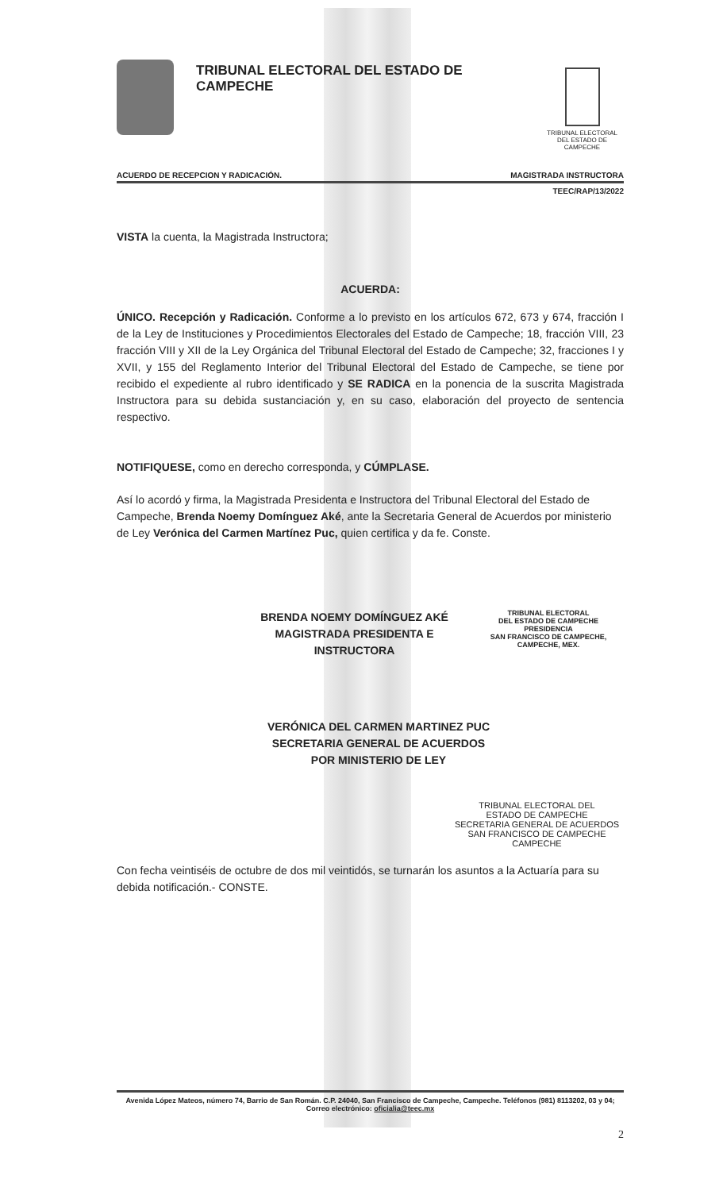TRIBUNAL ELECTORAL DEL ESTADO DE CAMPECHE
TRIBUNAL ELECTORAL
DEL ESTADO DE CAMPECHE
ACUERDO DE RECEPCION Y RADICACIÓN. MAGISTRADA INSTRUCTORA
TEEC/RAP/13/2022
VISTA la cuenta, la Magistrada Instructora;
ACUERDA:
ÚNICO. Recepción y Radicación. Conforme a lo previsto en los artículos 672, 673 y 674, fracción I de la Ley de Instituciones y Procedimientos Electorales del Estado de Campeche; 18, fracción VIII, 23 fracción VIII y XII de la Ley Orgánica del Tribunal Electoral del Estado de Campeche; 32, fracciones I y XVII, y 155 del Reglamento Interior del Tribunal Electoral del Estado de Campeche, se tiene por recibido el expediente al rubro identificado y SE RADICA en la ponencia de la suscrita Magistrada Instructora para su debida sustanciación y, en su caso, elaboración del proyecto de sentencia respectivo.
NOTIFIQUESE, como en derecho corresponda, y CÚMPLASE.
Así lo acordó y firma, la Magistrada Presidenta e Instructora del Tribunal Electoral del Estado de Campeche, Brenda Noemy Domínguez Aké, ante la Secretaria General de Acuerdos por ministerio de Ley Verónica del Carmen Martínez Puc, quien certifica y da fe. Conste.
BRENDA NOEMY DOMÍNGUEZ AKÉ
MAGISTRADA PRESIDENTA E INSTRUCTORA
TRIBUNAL ELECTORAL
DEL ESTADO DE CAMPECHE
PRESIDENCIA
SAN FRANCISCO DE CAMPECHE,
CAMPECHE, MEX.
VERÓNICA DEL CARMEN MARTINEZ PUC
SECRETARIA GENERAL DE ACUERDOS
POR MINISTERIO DE LEY
TRIBUNAL ELECTORAL DEL
ESTADO DE CAMPECHE
SECRETARIA GENERAL DE ACUERDOS
SAN FRANCISCO DE CAMPECHE CAMPECHE
Con fecha veintiséis de octubre de dos mil veintidós, se turnarán los asuntos a la Actuaría para su debida notificación.- CONSTE.
Avenida López Mateos, número 74, Barrio de San Román. C.P. 24040, San Francisco de Campeche, Campeche. Teléfonos (981) 8113202, 03 y 04; Correo electrónico: oficialia@teec.mx
2